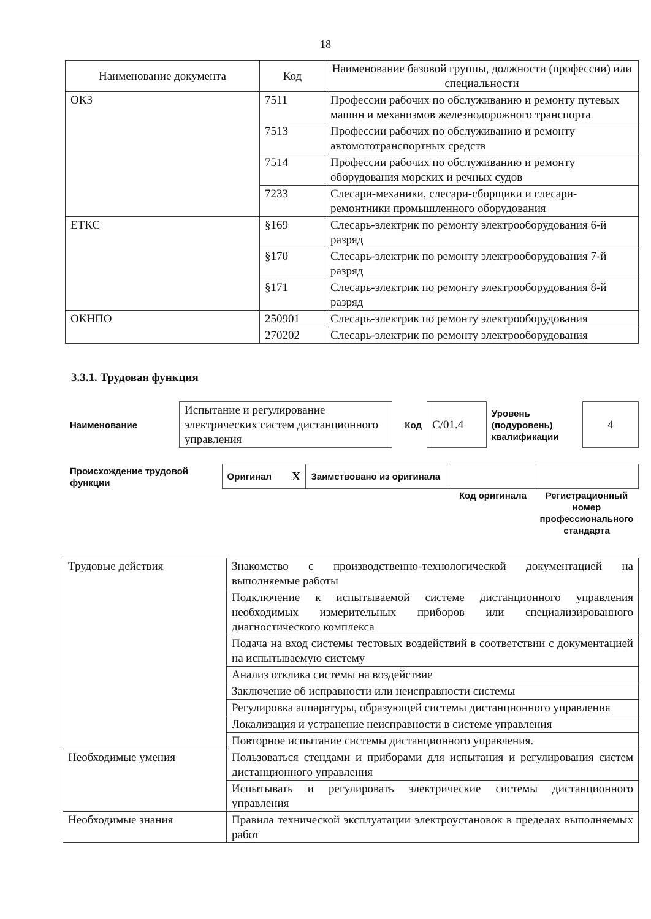18
| Наименование документа | Код | Наименование базовой группы, должности (профессии) или специальности |
| --- | --- | --- |
| ОКЗ | 7511 | Профессии рабочих по обслуживанию и ремонту путевых машин и механизмов железнодорожного транспорта |
| | 7513 | Профессии рабочих по обслуживанию и ремонту автомототранспортных средств |
| | 7514 | Профессии рабочих по обслуживанию и ремонту оборудования морских и речных судов |
| | 7233 | Слесари-механики, слесари-сборщики и слесари-ремонтники промышленного оборудования |
| ЕТКС | §169 | Слесарь-электрик по ремонту электрооборудования 6-й разряд |
| | §170 | Слесарь-электрик по ремонту электрооборудования 7-й разряд |
| | §171 | Слесарь-электрик по ремонту электрооборудования 8-й разряд |
| ОКНПО | 250901 | Слесарь-электрик по ремонту электрооборудования |
| | 270202 | Слесарь-электрик по ремонту электрооборудования |
3.3.1. Трудовая функция
| Наименование | Испытание и регулирование электрических систем дистанционного управления | Код | C/01.4 | Уровень (подуровень) квалификации | 4 |
| Происхождение трудовой функции | Оригинал X | Заимствовано из оригинала | | |
| | | | Код оригинала | Регистрационный номер профессионального стандарта |
| Трудовые действия | Знакомство с производственно-технологической документацией на выполняемые работы |
| | Подключение к испытываемой системе дистанционного управления необходимых измерительных приборов или специализированного диагностического комплекса |
| | Подача на вход системы тестовых воздействий в соответствии с документацией на испытываемую систему |
| | Анализ отклика системы на воздействие |
| | Заключение об исправности или неисправности системы |
| | Регулировка аппаратуры, образующей системы дистанционного управления |
| | Локализация и устранение неисправности в системе управления |
| | Повторное испытание системы дистанционного управления. |
| Необходимые умения | Пользоваться стендами и приборами для испытания и регулирования систем дистанционного управления |
| | Испытывать и регулировать электрические системы дистанционного управления |
| Необходимые знания | Правила технической эксплуатации электроустановок в пределах выполняемых работ |